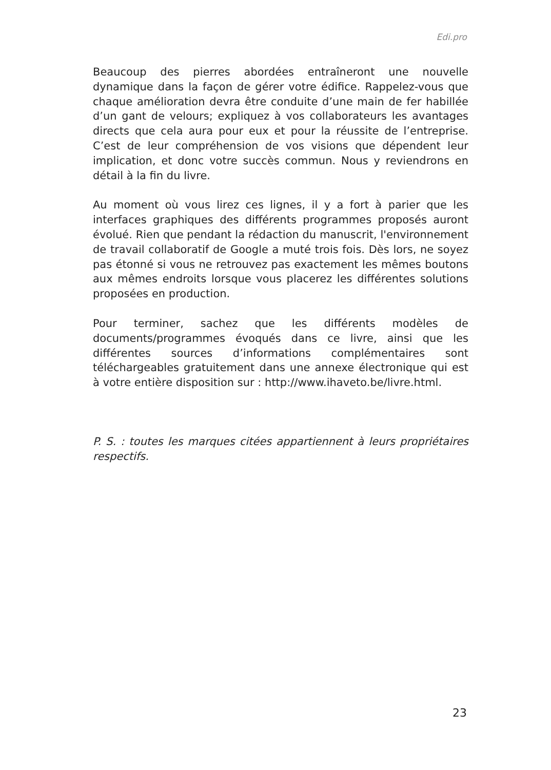Edi.pro
Beaucoup des pierres abordées entraîneront une nouvelle dynamique dans la façon de gérer votre édifice. Rappelez-vous que chaque amélioration devra être conduite d’une main de fer habillée d’un gant de velours; expliquez à vos collaborateurs les avantages directs que cela aura pour eux et pour la réussite de l’entreprise. C’est de leur compréhension de vos visions que dépendent leur implication, et donc votre succès commun. Nous y reviendrons en détail à la fin du livre.
Au moment où vous lirez ces lignes, il y a fort à parier que les interfaces graphiques des différents programmes proposés auront évolué. Rien que pendant la rédaction du manuscrit, l'environnement de travail collaboratif de Google a muté trois fois. Dès lors, ne soyez pas étonné si vous ne retrouvez pas exactement les mêmes boutons aux mêmes endroits lorsque vous placerez les différentes solutions proposées en production.
Pour terminer, sachez que les différents modèles de documents/programmes évoqués dans ce livre, ainsi que les différentes sources d’informations complémentaires sont téléchargeables gratuitement dans une annexe électronique qui est à votre entière disposition sur : http://www.ihaveto.be/livre.html.
P. S. : toutes les marques citées appartiennent à leurs propriétaires respectifs.
23